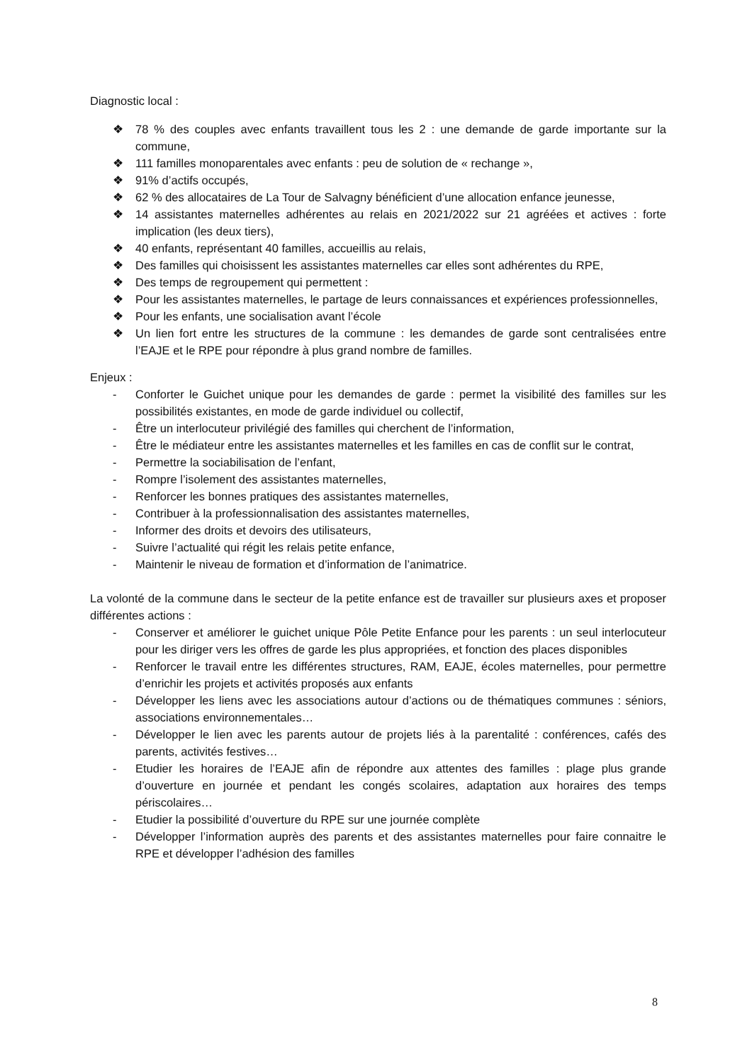Diagnostic local :
❖ 78 % des couples avec enfants travaillent tous les 2 : une demande de garde importante sur la commune,
❖ 111 familles monoparentales avec enfants : peu de solution de « rechange »,
❖ 91% d’actifs occupés,
❖ 62 % des allocataires de La Tour de Salvagny bénéficient d’une allocation enfance jeunesse,
❖ 14 assistantes maternelles adhérentes au relais en 2021/2022 sur 21 agréées et actives : forte implication (les deux tiers),
❖ 40 enfants, représentant 40 familles, accueillis au relais,
❖ Des familles qui choisissent les assistantes maternelles car elles sont adhérentes du RPE,
❖ Des temps de regroupement qui permettent :
❖ Pour les assistantes maternelles, le partage de leurs connaissances et expériences professionnelles,
❖ Pour les enfants, une socialisation avant l’école
❖ Un lien fort entre les structures de la commune : les demandes de garde sont centralisées entre l’EAJE et le RPE pour répondre à plus grand nombre de familles.
Enjeux :
- Conforter le Guichet unique pour les demandes de garde : permet la visibilité des familles sur les possibilités existantes, en mode de garde individuel ou collectif,
- Être un interlocuteur privilégié des familles qui cherchent de l’information,
- Être le médiateur entre les assistantes maternelles et les familles en cas de conflit sur le contrat,
- Permettre la sociabilisation de l’enfant,
- Rompre l’isolement des assistantes maternelles,
- Renforcer les bonnes pratiques des assistantes maternelles,
- Contribuer à la professionnalisation des assistantes maternelles,
- Informer des droits et devoirs des utilisateurs,
- Suivre l’actualité qui régit les relais petite enfance,
- Maintenir le niveau de formation et d’information de l’animatrice.
La volonté de la commune dans le secteur de la petite enfance est de travailler sur plusieurs axes et proposer différentes actions :
- Conserver et améliorer le guichet unique Pôle Petite Enfance pour les parents : un seul interlocuteur pour les diriger vers les offres de garde les plus appropriées, et fonction des places disponibles
- Renforcer le travail entre les différentes structures, RAM, EAJE, écoles maternelles, pour permettre d’enrichir les projets et activités proposés aux enfants
- Développer les liens avec les associations autour d’actions ou de thématiques communes : séniors, associations environnementales…
- Développer le lien avec les parents autour de projets liés à la parentalité : conférences, cafés des parents, activités festives…
- Etudier les horaires de l’EAJE afin de répondre aux attentes des familles : plage plus grande d’ouverture en journée et pendant les congés scolaires, adaptation aux horaires des temps périscolaires…
- Etudier la possibilité d’ouverture du RPE sur une journée complète
- Développer l’information auprès des parents et des assistantes maternelles pour faire connaitre le RPE et développer l’adhésion des familles
8